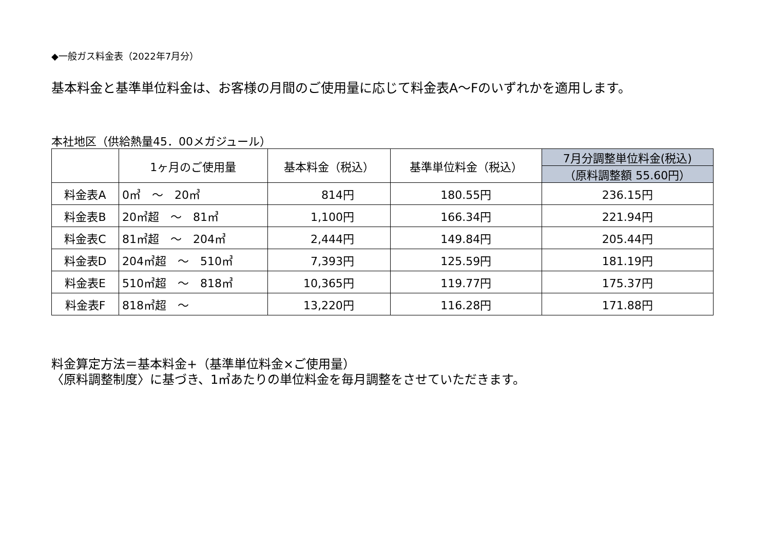◆一般ガス料金表（2022年7月分）
基本料金と基準単位料金は、お客様の月間のご使用量に応じて料金表A～Fのいずれかを適用します。
本社地区（供給熱量45．00メガジュール）
| | 1ヶ月のご使用量 | 基本料金（税込） | 基準単位料金（税込） | 7月分調整単位料金(税込) |
| --- | --- | --- | --- | --- |
| | | | | （原料調整額 55.60円） |
| 料金表A | 0㎥ ～ 20㎥ | 814円 | 180.55円 | 236.15円 |
| 料金表B | 20㎥超 ～ 81㎥ | 1,100円 | 166.34円 | 221.94円 |
| 料金表C | 81㎥超 ～ 204㎥ | 2,444円 | 149.84円 | 205.44円 |
| 料金表D | 204㎥超 ～ 510㎥ | 7,393円 | 125.59円 | 181.19円 |
| 料金表E | 510㎥超 ～ 818㎥ | 10,365円 | 119.77円 | 175.37円 |
| 料金表F | 818㎥超 ～ | 13,220円 | 116.28円 | 171.88円 |
料金算定方法＝基本料金+（基準単位料金×ご使用量）
〈原料調整制度〉に基づき、1㎥あたりの単位料金を毎月調整をさせていただきます。